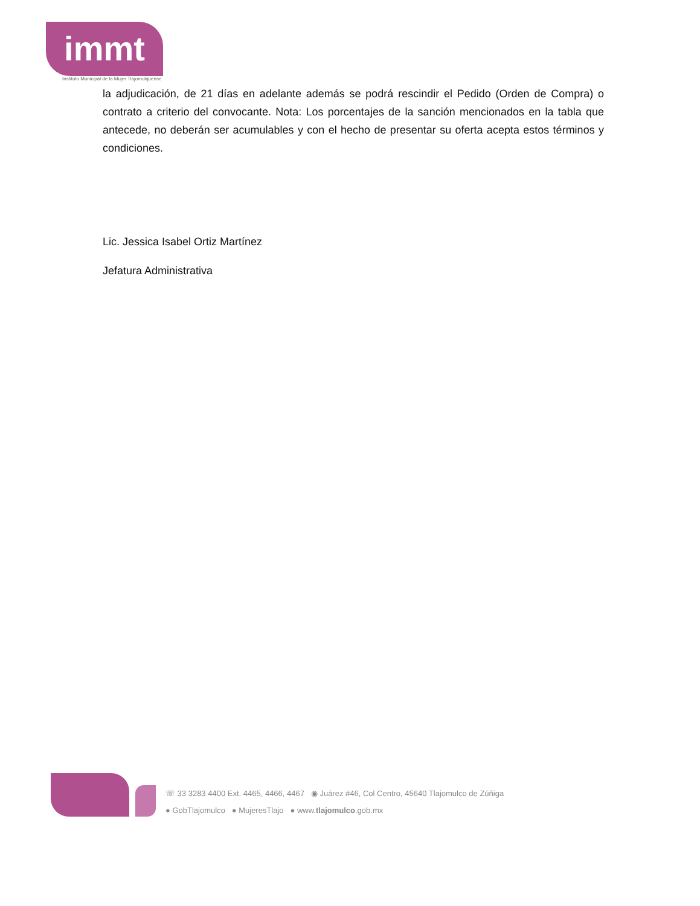immt
Instituto Municipal de la Mujer Tlajomulquense
la adjudicación, de 21 días en adelante además se podrá rescindir el Pedido (Orden de Compra) o contrato a criterio del convocante. Nota: Los porcentajes de la sanción mencionados en la tabla que antecede, no deberán ser acumulables y con el hecho de presentar su oferta acepta estos términos y condiciones.
Lic. Jessica Isabel Ortiz Martínez
Jefatura Administrativa
☏ 33 3283 4400 Ext. 4465, 4466, 4467 ◉ Juárez #46, Col Centro, 45640 Tlajomulco de Zúñiga
● GobTlajomulco ● MujeresTlajo ● www.tlajomulco.gob.mx